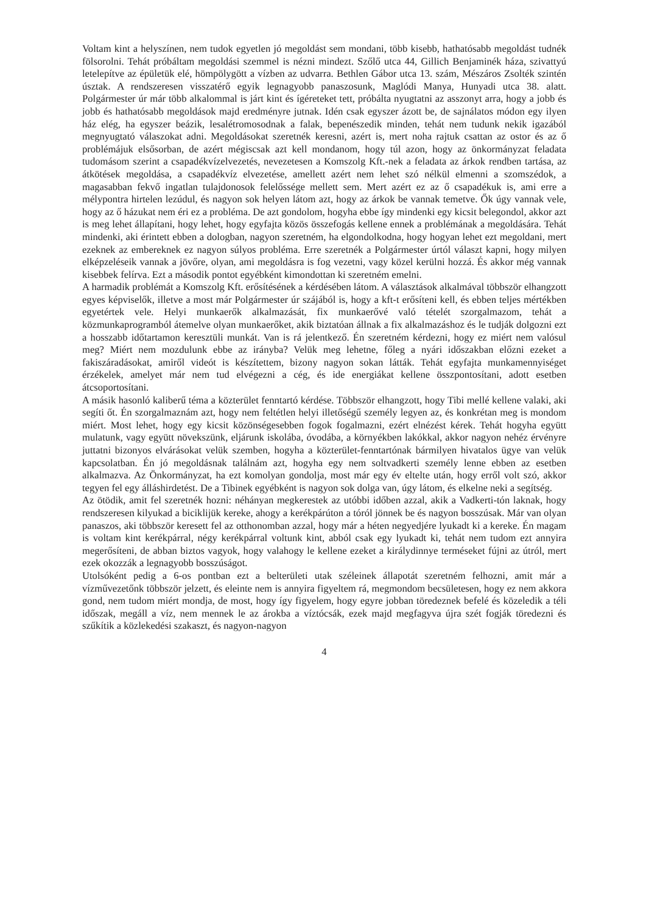Voltam kint a helyszínen, nem tudok egyetlen jó megoldást sem mondani, több kisebb, hathatósabb megoldást tudnék fölsorolni. Tehát próbáltam megoldási szemmel is nézni mindezt. Szőlő utca 44, Gillich Benjaminék háza, szivattyú letelepítve az épületük elé, hömpölygött a vízben az udvarra. Bethlen Gábor utca 13. szám, Mészáros Zsolték szintén úsztak. A rendszeresen visszatérő egyik legnagyobb panaszosunk, Maglódi Manya, Hunyadi utca 38. alatt. Polgármester úr már több alkalommal is járt kint és ígéreteket tett, próbálta nyugtatni az asszonyt arra, hogy a jobb és jobb és hathatósabb megoldások majd eredményre jutnak. Idén csak egyszer ázott be, de sajnálatos módon egy ilyen ház elég, ha egyszer beázik, lesalétromosodnak a falak, bepenészedik minden, tehát nem tudunk nekik igazából megnyugtató válaszokat adni. Megoldásokat szeretnék keresni, azért is, mert noha rajtuk csattan az ostor és az ő problémájuk elsősorban, de azért mégiscsak azt kell mondanom, hogy túl azon, hogy az önkormányzat feladata tudomásom szerint a csapadékvízelvezetés, nevezetesen a Komszolg Kft.-nek a feladata az árkok rendben tartása, az átkötések megoldása, a csapadékvíz elvezetése, amellett azért nem lehet szó nélkül elmenni a szomszédok, a magasabban fekvő ingatlan tulajdonosok felelőssége mellett sem. Mert azért ez az ő csapadékuk is, ami erre a mélypontra hirtelen lezúdul, és nagyon sok helyen látom azt, hogy az árkok be vannak temetve. Ők úgy vannak vele, hogy az ő házukat nem éri ez a probléma. De azt gondolom, hogyha ebbe így mindenki egy kicsit belegondol, akkor azt is meg lehet állapítani, hogy lehet, hogy egyfajta közös összefogás kellene ennek a problémának a megoldására. Tehát mindenki, aki érintett ebben a dologban, nagyon szeretném, ha elgondolkodna, hogy hogyan lehet ezt megoldani, mert ezeknek az embereknek ez nagyon súlyos probléma. Erre szeretnék a Polgármester úrtól választ kapni, hogy milyen elképzeléseik vannak a jövőre, olyan, ami megoldásra is fog vezetni, vagy közel kerülni hozzá. És akkor még vannak kisebbek felírva. Ezt a második pontot egyébként kimondottan ki szeretném emelni.
A harmadik problémát a Komszolg Kft. erősítésének a kérdésében látom. A választások alkalmával többször elhangzott egyes képviselők, illetve a most már Polgármester úr szájából is, hogy a kft-t erősíteni kell, és ebben teljes mértékben egyetértek vele. Helyi munkaerők alkalmazását, fix munkaerővé való tételét szorgalmazom, tehát a közmunkaprogramból átemelve olyan munkaerőket, akik biztatóan állnak a fix alkalmazáshoz és le tudják dolgozni ezt a hosszabb időtartamon keresztüli munkát. Van is rá jelentkező. Én szeretném kérdezni, hogy ez miért nem valósul meg? Miért nem mozdulunk ebbe az irányba? Velük meg lehetne, főleg a nyári időszakban előzni ezeket a fakiszáradásokat, amiről videót is készítettem, bizony nagyon sokan látták. Tehát egyfajta munkamennyiséget érzékelek, amelyet már nem tud elvégezni a cég, és ide energiákat kellene összpontosítani, adott esetben átcsoportosítani.
A másik hasonló kaliberű téma a közterület fenntartó kérdése. Többször elhangzott, hogy Tibi mellé kellene valaki, aki segíti őt. Én szorgalmaznám azt, hogy nem feltétlen helyi illetőségű személy legyen az, és konkrétan meg is mondom miért. Most lehet, hogy egy kicsit közönségesebben fogok fogalmazni, ezért elnézést kérek. Tehát hogyha együtt mulatunk, vagy együtt növekszünk, eljárunk iskolába, óvodába, a környékben lakókkal, akkor nagyon nehéz érvényre juttatni bizonyos elvárásokat velük szemben, hogyha a közterület-fenntartónak bármilyen hivatalos ügye van velük kapcsolatban. Én jó megoldásnak találnám azt, hogyha egy nem soltvadkerti személy lenne ebben az esetben alkalmazva. Az Önkormányzat, ha ezt komolyan gondolja, most már egy év eltelte után, hogy erről volt szó, akkor tegyen fel egy álláshirdetést. De a Tibinek egyébként is nagyon sok dolga van, úgy látom, és elkelne neki a segítség.
Az ötödik, amit fel szeretnék hozni: néhányan megkerestek az utóbbi időben azzal, akik a Vadkerti-tón laknak, hogy rendszeresen kilyukad a biciklijük kereke, ahogy a kerékpárúton a tóról jönnek be és nagyon bosszúsak. Már van olyan panaszos, aki többször keresett fel az otthonomban azzal, hogy már a héten negyedjére lyukadt ki a kereke. Én magam is voltam kint kerékpárral, négy kerékpárral voltunk kint, abból csak egy lyukadt ki, tehát nem tudom ezt annyira megerősíteni, de abban biztos vagyok, hogy valahogy le kellene ezeket a királydinnye terméseket fújni az útról, mert ezek okozzák a legnagyobb bosszúságot.
Utolsóként pedig a 6-os pontban ezt a belterületi utak széleinek állapotát szeretném felhozni, amit már a vízművezetőnk többször jelzett, és eleinte nem is annyira figyeltem rá, megmondom becsületesen, hogy ez nem akkora gond, nem tudom miért mondja, de most, hogy így figyelem, hogy egyre jobban töredeznek befelé és közeledik a téli időszak, megáll a víz, nem mennek le az árokba a víztócsák, ezek majd megfagyva újra szét fogják töredezni és szűkítik a közlekedési szakaszt, és nagyon-nagyon
4